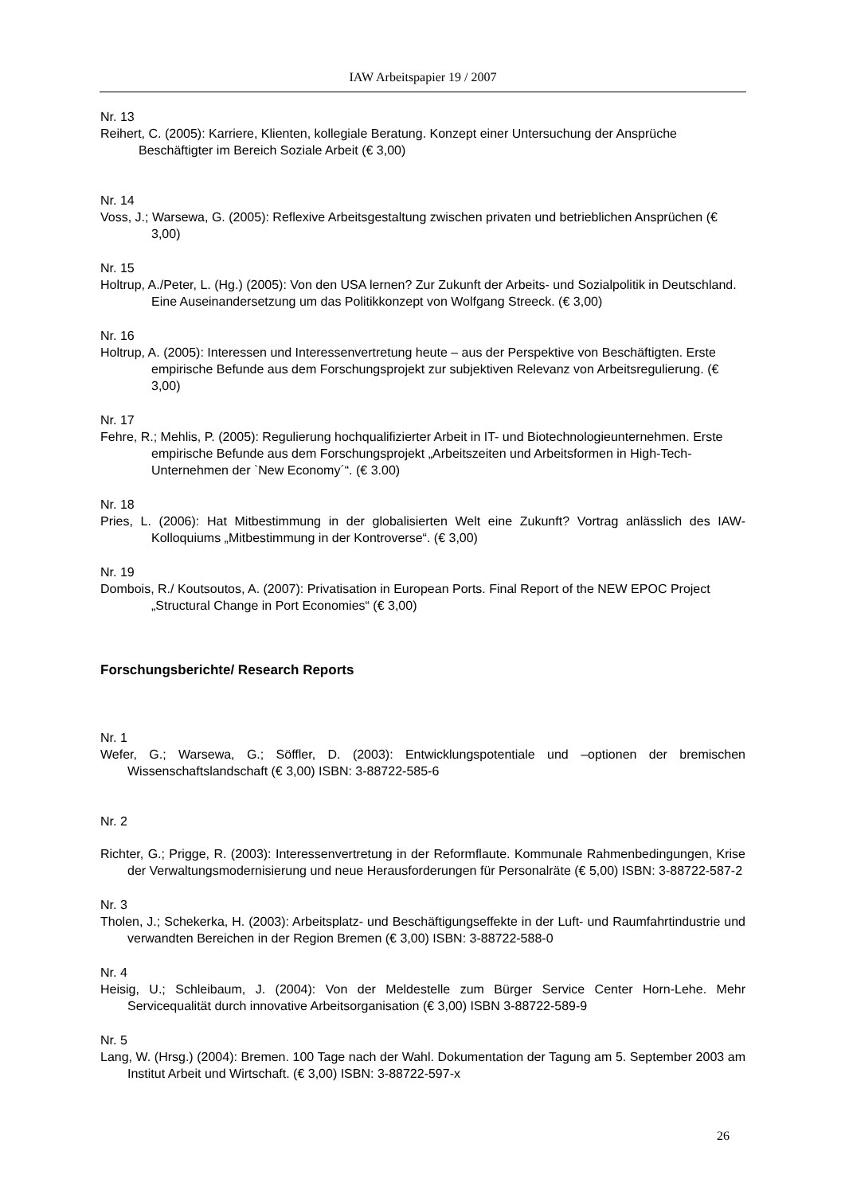IAW Arbeitspapier 19 / 2007
Nr. 13
Reihert, C. (2005): Karriere, Klienten, kollegiale Beratung. Konzept einer Untersuchung der Ansprüche Beschäftigter im Bereich Soziale Arbeit (€ 3,00)
Nr. 14
Voss, J.; Warsewa, G. (2005): Reflexive Arbeitsgestaltung zwischen privaten und betrieblichen Ansprüchen (€ 3,00)
Nr. 15
Holtrup, A./Peter, L. (Hg.) (2005): Von den USA lernen? Zur Zukunft der Arbeits- und Sozialpolitik in Deutschland. Eine Auseinandersetzung um das Politikkonzept von Wolfgang Streeck. (€ 3,00)
Nr. 16
Holtrup, A. (2005): Interessen und Interessenvertretung heute – aus der Perspektive von Beschäftigten. Erste empirische Befunde aus dem Forschungsprojekt zur subjektiven Relevanz von Arbeitsregulierung. (€ 3,00)
Nr. 17
Fehre, R.; Mehlis, P. (2005): Regulierung hochqualifizierter Arbeit in IT- und Biotechnologieunternehmen. Erste empirische Befunde aus dem Forschungsprojekt „Arbeitszeiten und Arbeitsformen in High-Tech-Unternehmen der `New Economy´“. (€ 3.00)
Nr. 18
Pries, L. (2006): Hat Mitbestimmung in der globalisierten Welt eine Zukunft? Vortrag anlässlich des IAW-Kolloquiums „Mitbestimmung in der Kontroverse“. (€ 3,00)
Nr. 19
Dombois, R./ Koutsoutos, A. (2007): Privatisation in European Ports. Final Report of the NEW EPOC Project „Structural Change in Port Economies“ (€ 3,00)
Forschungsberichte/ Research Reports
Nr. 1
Wefer, G.; Warsewa, G.; Söffler, D. (2003): Entwicklungspotentiale und –optionen der bremischen Wissenschaftslandschaft (€ 3,00) ISBN: 3-88722-585-6
Nr. 2
Richter, G.; Prigge, R. (2003): Interessenvertretung in der Reformflaute. Kommunale Rahmenbedingungen, Krise der Verwaltungsmodernisierung und neue Herausforderungen für Personalräte (€ 5,00) ISBN: 3-88722-587-2
Nr. 3
Tholen, J.; Schekerka, H. (2003): Arbeitsplatz- und Beschäftigungseffekte in der Luft- und Raumfahrtindustrie und verwandten Bereichen in der Region Bremen (€ 3,00) ISBN: 3-88722-588-0
Nr. 4
Heisig, U.; Schleibaum, J. (2004): Von der Meldestelle zum Bürger Service Center Horn-Lehe. Mehr Servicequalität durch innovative Arbeitsorganisation (€ 3,00) ISBN 3-88722-589-9
Nr. 5
Lang, W. (Hrsg.) (2004): Bremen. 100 Tage nach der Wahl. Dokumentation der Tagung am 5. September 2003 am Institut Arbeit und Wirtschaft. (€ 3,00) ISBN: 3-88722-597-x
26